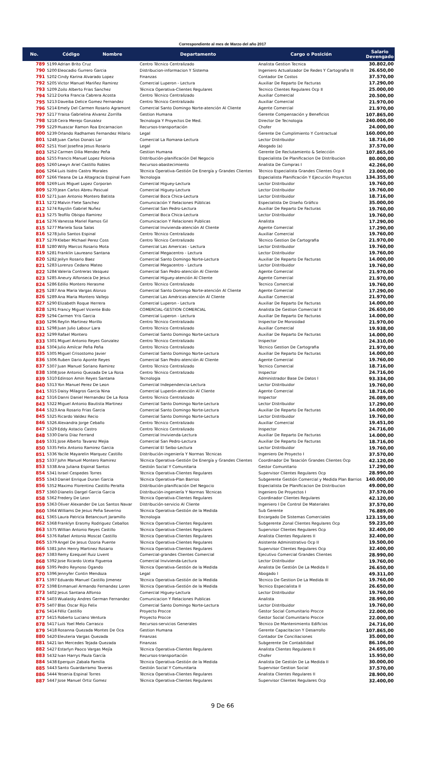Correspondiente al mes de Marzo del año 2017
| No. | Código Nombre | | Departamento | Cargo o Posición | Salario Devengado |
| --- | --- | --- | --- | --- | --- |
| 789 | 5199 | Adrian Brito Cruz | Centro Técnico Centralizado | Analista Gestion Tecnica | 30.802,00 |
| 790 | 5200 | Eleocadio Gurrero Garcia | Distribucion-informacion Y Sistema | Ingeniero Actualizador De Redes Y Cartografia III | 26.650,00 |
| 791 | 5202 | Cindy Karina Alvarado Lopez | Finanzas | Contador De Costos | 37.570,00 |
| 792 | 5205 | Victor Manuel Mariñez Ramirez | Comercial Luperon - Lectura | Auxiliar De Reparto De Facturas | 17.290,00 |
| 793 | 5209 | Zoilo Alberto Frias Sanchez | Técnica Operativa-Clientes Regulares | Tecnico Clientes Regulares Ocp II | 25.000,00 |
| 794 | 5212 | Dorka Francia Cabrera Acosta | Centro Técnico Centralizado | Auxiliar Comercial | 20.500,00 |
| 795 | 5213 | Daveiba Delice Gomez Fernandez | Centro Técnico Centralizado | Auxiliar Comercial | 21.970,00 |
| 796 | 5214 | Emely Del Carmen Rosario Agramont | Comercial Santo Domingo Norte-atención Al Cliente | Agente Comercial | 21.970,00 |
| 797 | 5217 | Yraisa Gabrielina Alvarez Zorrilla | Gestion Humana | Gerente Compensación y Beneficios | 107.865,00 |
| 798 | 5218 | Ceira Merejo Gonzalez | Tecnologia Y Proyectos De Med. | Director De Tecnologia | 240.000,00 |
| 799 | 5229 | Huascar Ramon Roa Encarnacion | Recursos-transportación | Chofer | 24.000,00 |
| 800 | 5239 | Orlando Radhames Fernandez Hilario | Legal | Gerente De Cumplimiento Y Contractual | 160.000,00 |
| 801 | 5248 | Juan Carlos Donais Lar | Comercial La Romana-Lectura | Lector Distribuidor | 18.716,00 |
| 802 | 5251 | Yisel Josefina Jesus Rosario | Legal | Abogado (a) | 37.570,00 |
| 803 | 5252 | Carmen Dilia Mendez Peña | Gestion Humana | Gerente De Reclutamiento & Selección | 107.865,00 |
| 804 | 5255 | Francis Manuel Lopez Polonia | Distribución-planificación Del Negocio | Especialista De Planificacion De Distribucion | 80.000,00 |
| 805 | 5260 | Lewyn Ariel Castillo Robles | Recursos-abastecimiento | Analista De Compras I | 42.266,00 |
| 806 | 5264 | Luis Isidro Castro Morales | Técnica Operativa-Gestión De Energía y Grandes Clientes | Técnico Especialista Grandes Clientes Ocp II | 23.000,00 |
| 807 | 5266 | Yleana De La Altagracia Espinal Fuen | Tecnologia | Especialista Planificación Y Ejecución Proyectos | 134.355,00 |
| 808 | 5269 | Luis Miguel Lopez Corporan | Comercial Higuey-Lectura | Lector Distribuidor | 19.760,00 |
| 809 | 5270 | Jean Carlos Abreu Pascual | Comercial Higuey-Lectura | Lector Distribuidor | 19.760,00 |
| 810 | 5271 | Juan Antonio Montero Batista | Comercial Boca Chica-Lectura | Lector Distribuidor | 18.716,00 |
| 811 | 5272 | Malvin Flete Sanchez | Comunicación Y Relaciones Públicas | Especialista De Diseño Gráfico | 35.000,00 |
| 812 | 5274 | Rayslin Gabriel Nuñez | Comercial San Pedro-Lectura | Auxiliar De Reparto De Facturas | 19.760,00 |
| 813 | 5275 | Teofilo Obispo Ramirez | Comercial Boca Chica-Lectura | Lector Distribuidor | 19.760,00 |
| 814 | 5276 | Vanessa Mariel Ramos Gil | Comunicacion Y Relaciones Publicas | Analista | 17.290,00 |
| 815 | 5277 | Mariela Sosa Salas | Comercial Invivienda-atención Al Cliente | Agente Comercial | 17.290,00 |
| 816 | 5278 | Julio Santos Espinal | Centro Técnico Centralizado | Auxiliar Comercial | 19.760,00 |
| 817 | 5279 | Kleber Michael Perez Coss | Centro Técnico Centralizado | Técnico Gestion De Cartografia | 21.970,00 |
| 818 | 5280 | Willy Marcos Rosario Mota | Comercial Las Americas - Lectura | Lector Distribuidor | 19.760,00 |
| 819 | 5281 | Franklin Laureano Santana | Comercial Megacentro - Lectura | Lector Distribuidor | 19.760,00 |
| 820 | 5282 | Jeilyn Rosario Baez | Comercial Santo Domingo Norte-Lectura | Auxiliar De Reparto De Facturas | 14.000,00 |
| 821 | 5283 | Lorenzo Cedano Mateo | Comercial Megacentro - Lectura | Lector Distribuidor | 19.760,00 |
| 822 | 5284 | Valeria Contreras Vasquez | Comercial San Pedro-atención Al Cliente | Agente Comercial | 21.970,00 |
| 823 | 5285 | Aneury Alfonseca De Jesus | Comercial Higuey-atención Al Cliente | Agente Comercial | 21.970,00 |
| 824 | 5286 | Edilio Montero Herasme | Centro Técnico Centralizado | Tecnico Comercial | 19.760,00 |
| 825 | 5287 | Ana Maria Vargas Alonzo | Comercial Santo Domingo Norte-atención Al Cliente | Agente Comercial | 17.290,00 |
| 826 | 5289 | Ana Maria Montero Vallejo | Comercial Las Américas-atención Al Cliente | Auxiliar Comercial | 21.970,00 |
| 827 | 5290 | Elizabeth Roque Herrera | Comercial Luperon - Lectura | Auxiliar De Reparto De Facturas | 14.000,00 |
| 828 | 5291 | Francy Miguel Vicente Bido | COMERCIAL-GESTION COMERCIAL | Analista De Gestion Comercial II | 26.650,00 |
| 829 | 5294 | Carmen Yris Garcia | Comercial Luperon - Lectura | Auxiliar De Reparto De Facturas | 14.000,00 |
| 830 | 5296 | Reylin Martinez Morillo | Centro Técnico Centralizado | Inspector De Morosidad | 21.970,00 |
| 831 | 5298 | Juan Julio Labour Lara | Centro Técnico Centralizado | Auxiliar Comercial | 19.938,00 |
| 832 | 5299 | Rafael Montero | Comercial Santo Domingo Norte-Lectura | Auxiliar De Reparto De Facturas | 14.000,00 |
| 833 | 5301 | Miguel Antonio Reyes Gonzalez | Centro Técnico Centralizado | Inspector | 24.310,00 |
| 834 | 5304 | Julio Amilcar Peña Peña | Centro Técnico Centralizado | Técnico Gestion De Cartografia | 21.970,00 |
| 835 | 5305 | Miguel Crisostomo Javier | Comercial Santo Domingo Norte-Lectura | Auxiliar De Reparto De Facturas | 14.000,00 |
| 836 | 5306 | Ruben Dario Aponte Reyes | Comercial San Pedro-atención Al Cliente | Agente Comercial | 19.760,00 |
| 837 | 5307 | Juan Manuel Soriano Ramirez | Centro Técnico Centralizado | Tecnico Comercial | 18.716,00 |
| 838 | 5308 | Jose Antonio Quezada De La Rosa | Centro Técnico Centralizado | Inspector | 24.716,00 |
| 839 | 5310 | Edinson Amin Reyes Santana | Tecnologia | Administrador Base De Datos I | 93.334,00 |
| 840 | 5313 | Yon Manuel Perez De Leon | Comercial Independencia-Lectura | Lector Distribuidor | 19.760,00 |
| 841 | 5315 | Daisy Milagros Garcia Nina | Comercial Luperón-atención Al Cliente | Agente Comercial | 18.716,00 |
| 842 | 5316 | Danni Daniel Hernandez De La Rosa | Centro Técnico Centralizado | Inspector | 26.089,00 |
| 843 | 5322 | Miguel Antonio Bautista Martinez | Comercial Santo Domingo Norte-Lectura | Lector Distribuidor | 17.290,00 |
| 844 | 5323 | Ana Rosario Frias Garcia | Comercial Santo Domingo Norte-Lectura | Auxiliar De Reparto De Facturas | 14.000,00 |
| 845 | 5325 | Ricardo Valdez Recio | Comercial Santo Domingo Norte-Lectura | Lector Distribuidor | 19.760,00 |
| 846 | 5326 | Alexandra Jorge Ceballo | Centro Técnico Centralizado | Auxiliar Comercial | 19.451,00 |
| 847 | 5329 | Eddy Astacio Castro | Centro Técnico Centralizado | Inspector | 24.716,00 |
| 848 | 5330 | Dario Diaz Ferrand | Comercial Invivienda-Lectura | Auxiliar De Reparto De Facturas | 14.000,00 |
| 849 | 5331 | Jose Alberto Tavarez Mejia | Comercial San Pedro-Lectura | Auxiliar De Reparto De Facturas | 18.716,00 |
| 850 | 5335 | Felix Antonio Ramirez Garcia | Comercial El Seibo-Lectura | Lector Distribuidor | 19.760,00 |
| 851 | 5336 | Yacile Mayarelin Marquez Castillo | Distribución-ingeniería Y Normas Técnicas | Ingeniero De Proyecto I | 37.570,00 |
| 852 | 5337 | John Manuel Montero Ramirez | Técnica Operativa-Gestión De Energía y Grandes Clientes | Coordinador De Tasación Grandes Clientes Ocp | 42.120,00 |
| 853 | 5338 | Ana Juliana Espinal Santos | Gestión Social Y Comunitaria | Gestor Comunitario | 17.290,00 |
| 854 | 5341 | Israel Cespedes Torres | Técnica Operativa-Clientes Regulares | Supervisor Clientes Regulares Ocp | 28.990,00 |
| 855 | 5343 | Daniel Enrique Duran Garcia | Técnica Operativa-Plan Barrios | Subgerente Gestión Comercial y Medida Plan Barrios | 140.000,00 |
| 856 | 5352 | Maximo Florentino Castillo Peralta | Distribución-planificación Del Negocio | Especialista De Planificacion De Distribucion | 49.000,00 |
| 857 | 5360 | Dianelis Dargel Garcia Garcia | Distribución-ingeniería Y Normas Técnicas | Ingeniero De Proyectos I | 37.570,00 |
| 858 | 5362 | Fredery De Leon | Técnica Operativa-Clientes Regulares | Coordinador Clientes Regulares | 42.120,00 |
| 859 | 5363 | Oliver Alexander De Los Santos Navar | Distribución-servicio Al Cliente | Ingeniero I De Control De Materiales | 37.570,00 |
| 860 | 5364 | Williams De Jesus Peña Severino | Técnica Operativa-Gestión de la Medida | Sub Gerente | 76.889,00 |
| 861 | 5365 | Laura Patricia Betancourt Jaramillo | Tecnologia | Encargado De Sistemas Comerciales | 123.159,00 |
| 862 | 5368 | Franklyn Erasmy Rodriguez Ceballos | Técnica Operativa-Clientes Regulares | Subgerente Zonal Clientes Regulares Ocp | 59.235,00 |
| 863 | 5375 | Willian Antonio Reyes Castillo | Técnica Operativa-Clientes Regulares | Supervisor Clientes Regulares Ocp | 32.400,00 |
| 864 | 5376 | Rafael Antonio Moscat Castillo | Técnica Operativa-Clientes Regulares | Analista Clientes Regulares II | 32.400,00 |
| 865 | 5379 | Angel De Jesus Ozoria Puente | Técnica Operativa-Clientes Regulares | Asistente Administrativo Ocp II | 19.500,00 |
| 866 | 5381 | John Henry Martinez Rosario | Técnica Operativa-Clientes Regulares | Supervisor Clientes Regulares Ocp | 32.400,00 |
| 867 | 5383 | Remy Ezequiel Ruiz Livent | Comercial-grandes Clientes Comercial | Ejecutivo Comercial Grandes Clientes | 28.990,00 |
| 868 | 5392 | Jose Ricardo Uceta Figueroa | Comercial Invivienda-Lectura | Lector Distribuidor | 19.760,00 |
| 869 | 5395 | Pedro Reynoso Ogando | Técnica Operativa-Gestión de la Medida | Analista De Gestión De La Medida II | 26.650,00 |
| 870 | 5396 | Jennyfer Contin Mendoza | Legal | Abogado I | 49.311,00 |
| 871 | 5397 | Eduardo Manuel Castillo Jimenez | Técnica Operativa-Gestión de la Medida | Técnico De Gestion De La Medida III | 19.760,00 |
| 872 | 5398 | Enmanuel Armando Fernandez Loren | Técnica Operativa-Gestión de la Medida | Tecnico Especialista II | 26.650,00 |
| 873 | 5402 | Jesus Santana Alfonso | Comercial Higuey-Lectura | Lector Distribuidor | 19.760,00 |
| 874 | 5403 | Wualasky Andres German Fernandez | Comunicacion Y Relaciones Publicas | Analista | 28.990,00 |
| 875 | 5407 | Blas Oscar Rijo Felix | Comercial Santo Domingo Norte-Lectura | Lector Distribuidor | 19.760,00 |
| 876 | 5414 | Féliz Castillo | Proyecto Procce | Gestor Social Comunitario Procce | 22.000,00 |
| 877 | 5415 | Roberto Luciano Ventura | Proyecto Procce | Gestor Social Comunitario Procce | 22.000,00 |
| 878 | 5417 | Luis Yoel Melo Carrasco | Recursos-servicios Generales | Técnico De Mantenimiento Edificios | 24.716,00 |
| 879 | 5418 | Rosanna Quezada Montes De Oca | Gestion Humana | Gerente Capacitacion Y Desarrollo | 107.865,00 |
| 880 | 5420 | Eleuteria Vargas Quezada | Finanzas | Contador De Conciliaciones | 35.000,00 |
| 881 | 5421 | Ian Mercedes Tejada Quezada | Finanzas | Subgerente De Contabilidad | 86.106,00 |
| 882 | 5427 | Estarlyn Paoco Vargas Mejía | Técnica Operativa-Clientes Regulares | Analista Clientes Regulares II | 24.695,00 |
| 883 | 5432 | Ivan Harrys Paula García | Recursos-transportación | Chofer | 15.950,00 |
| 884 | 5438 | Eperquin Zabala Familia | Técnica Operativa-Gestión de la Medida | Analista De Gestión De La Medida II | 30.000,00 |
| 885 | 5443 | Santo Guardarramo Taveras | Gestión Social Y Comunitaria | Supervisor Gestion Social | 37.570,00 |
| 886 | 5444 | Yesenia Espinal Torres | Técnica Operativa-Clientes Regulares | Analista Clientes Regulares II | 28.900,00 |
| 887 | 5447 | Jose Manuel Ortiz Gomez | Técnica Operativa-Clientes Regulares | Supervisor Clientes Regulares Ocp | 32.400,00 |
9 De 66